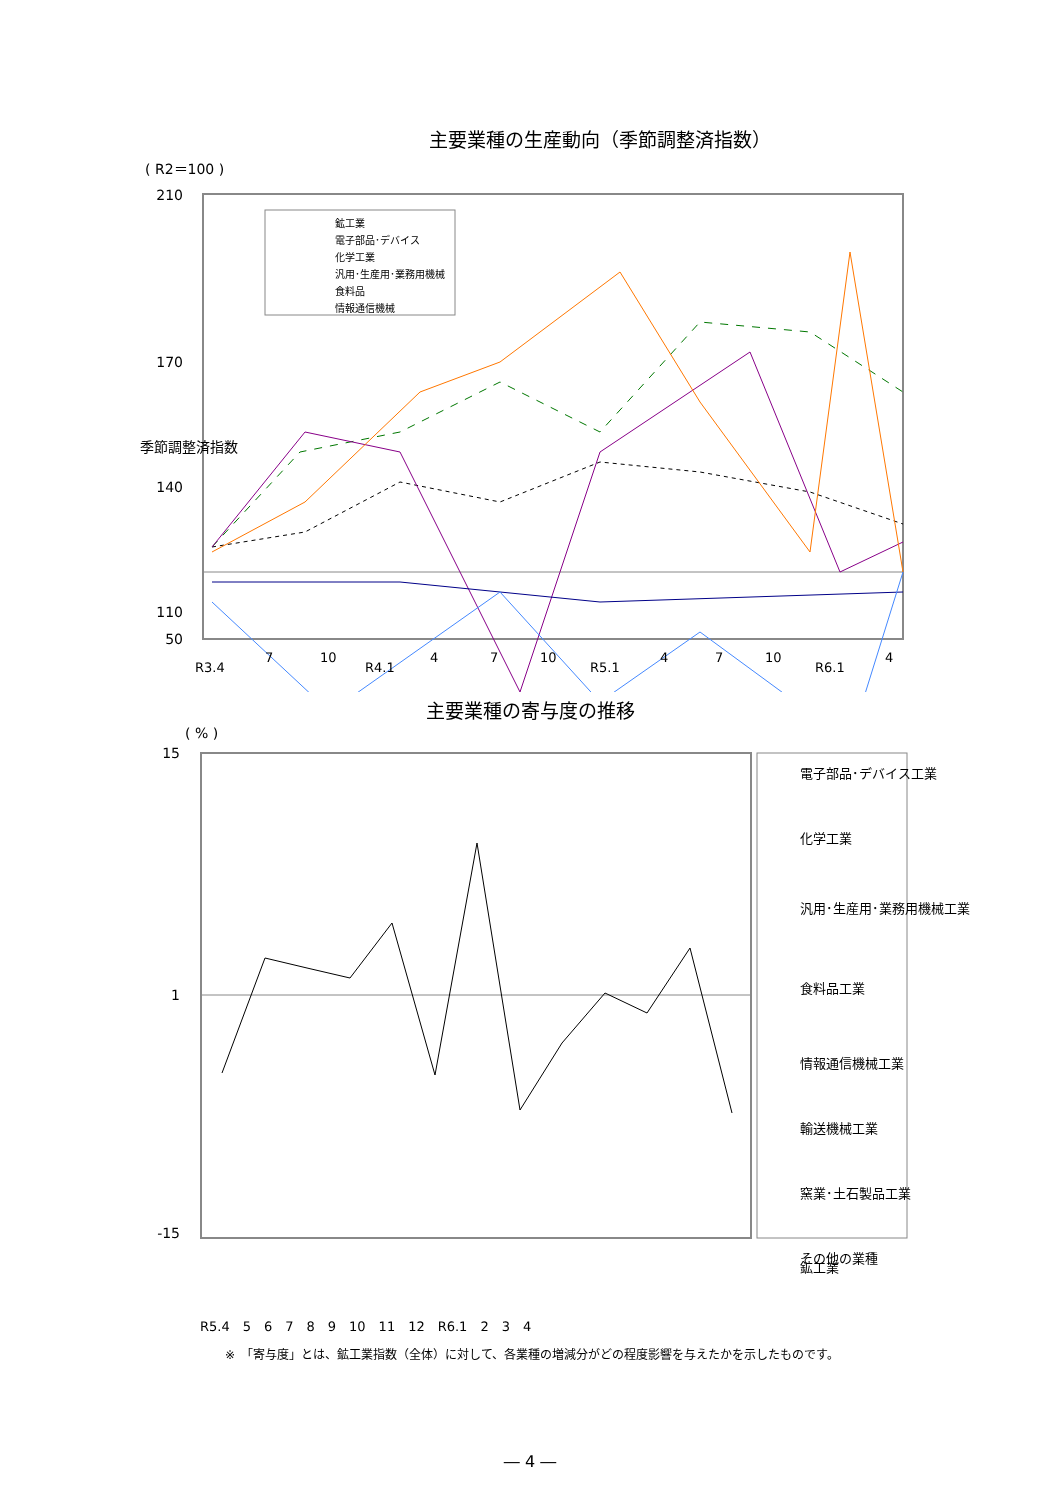主要業種の生産動向（季節調整済指数）
( R2＝100 )
210
170
140
110
50
季節調整済指数
鉱工業
電子部品･デバイス
化学工業
汎用･生産用･業務用機械
食料品
情報通信機械
R3.4
7
10
R4.1
4
7
10
R5.1
4
7
10
R6.1
4
主要業種の寄与度の推移
( % )
15
1
-15
電子部品･デバイス工業
化学工業
汎用･生産用･業務用機械工業
食料品工業
情報通信機械工業
輸送機械工業
窯業･土石製品工業
その他の業種
鉱工業
R5.4　5　6　7　8　9　10　11　12　R6.1　2　3　4
※　「寄与度」とは、鉱工業指数（全体）に対して、各業種の増減分がどの程度影響を与えたかを示したものです。
― 4 ―